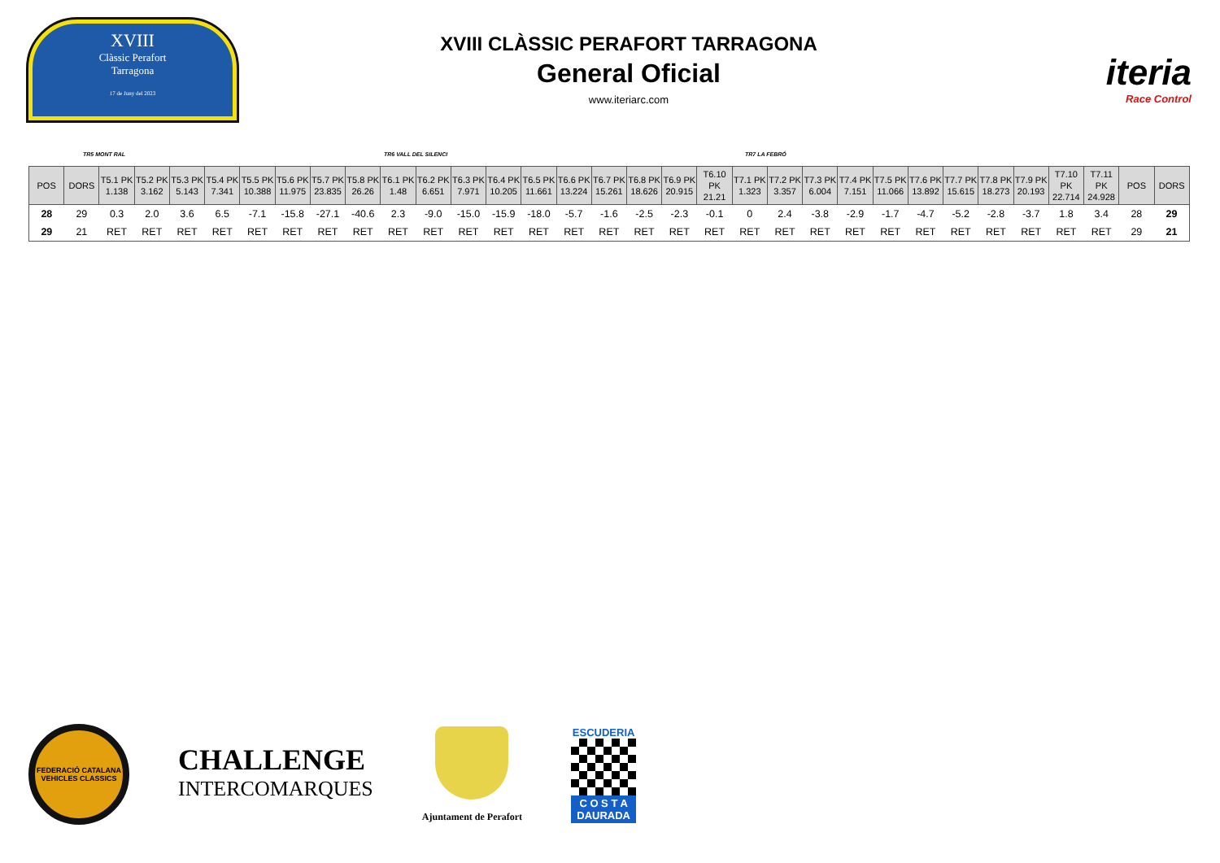XVIII
Clàssic Perafort
Tarragona
17 de Juny del 2023
XVIII CLÀSSIC PERAFORT TARRAGONA
General Oficial
www.iteriarc.com
iteria
Race Control
TR5 MONT RAL TR6 VALL DEL SILENCI TR7 LA FEBRÓ
| POS | DORS | T5.1 PK 1.138 | T5.2 PK 3.162 | T5.3 PK 5.143 | T5.4 PK 7.341 | T5.5 PK 10.388 | T5.6 PK 11.975 | T5.7 PK 23.835 | T5.8 PK 26.26 | T6.1 PK 1.48 | T6.2 PK 6.651 | T6.3 PK 7.971 | T6.4 PK 10.205 | T6.5 PK 11.661 | T6.6 PK 13.224 | T6.7 PK 15.261 | T6.8 PK 18.626 | T6.9 PK 20.915 | T6.10 PK 21.21 | T7.1 PK 1.323 | T7.2 PK 3.357 | T7.3 PK 6.004 | T7.4 PK 7.151 | T7.5 PK 11.066 | T7.6 PK 13.892 | T7.7 PK 15.615 | T7.8 PK 18.273 | T7.9 PK 20.193 | T7.10 PK 22.714 | T7.11 PK 24.928 | POS | DORS |
| --- | --- | --- | --- | --- | --- | --- | --- | --- | --- | --- | --- | --- | --- | --- | --- | --- | --- | --- | --- | --- | --- | --- | --- | --- | --- | --- | --- | --- | --- | --- | --- | --- |
| 28 | 29 | 0.3 | 2.0 | 3.6 | 6.5 | -7.1 | -15.8 | -27.1 | -40.6 | 2.3 | -9.0 | -15.0 | -15.9 | -18.0 | -5.7 | -1.6 | -2.5 | -2.3 | -0.1 | 0 | 2.4 | -3.8 | -2.9 | -1.7 | -4.7 | -5.2 | -2.8 | -3.7 | 1.8 | 3.4 | 28 | 29 |
| 29 | 21 | RET | RET | RET | RET | RET | RET | RET | RET | RET | RET | RET | RET | RET | RET | RET | RET | RET | RET | RET | RET | RET | RET | RET | RET | RET | RET | RET | RET | RET | 29 | 21 |
FEDERACIÓ CATALANA
VEHICLES CLASSICS
CHALLENGE
INTERCOMARQUES
Ajuntament de Perafort
ESCUDERIA
C O S T A
DAURADA